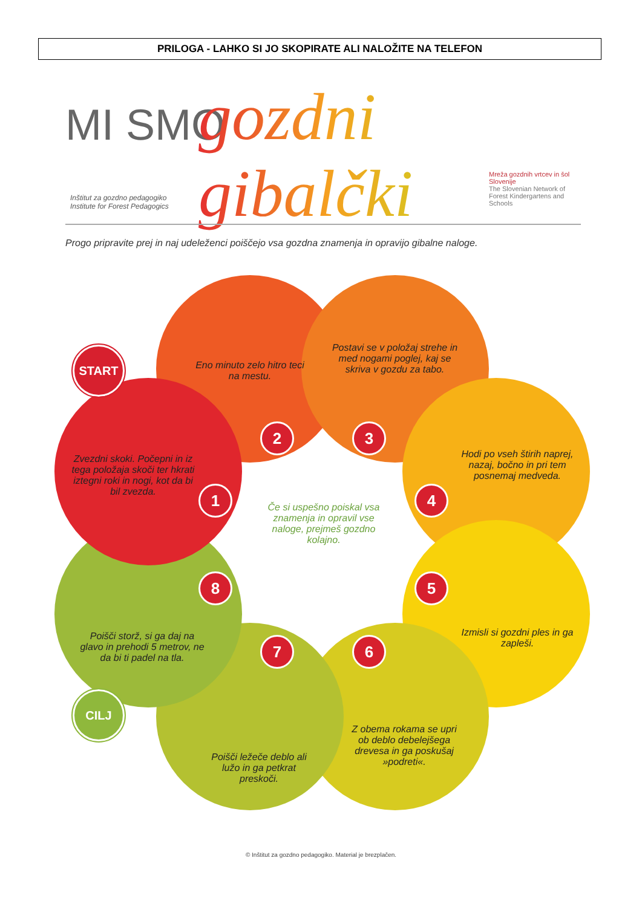PRILOGA - LAHKO SI JO SKOPIRATE ALI NALOŽITE NA TELEFON
MI SMO gozdni gibalčki
Inštitut za gozdno pedagogiko
Institute for Forest Pedagogics
Mreža gozdnih vrtcev in šol Slovenije
The Slovenian Network of Forest Kindergartens and Schools
Progo pripravite prej in naj udeleženci poiščejo vsa gozdna znamenja in opravijo gibalne naloge.
START
CILJ
Eno minuto zelo hitro teci na mestu.
Postavi se v položaj strehe in med nogami poglej, kaj se skriva v gozdu za tabo.
Hodi po vseh štirih naprej, nazaj, bočno in pri tem posnemaj medveda.
Izmisli si gozdni ples in ga zapleši.
Z obema rokama se upri ob deblo debelejšega drevesa in ga poskušaj »podreti«.
Poišči ležeče deblo ali lužo in ga petkrat preskoči.
Poišči storž, si ga daj na glavo in prehodi 5 metrov, ne da bi ti padel na tla.
Zvezdni skoki. Počepni in iz tega položaja skoči ter hkrati iztegni roki in nogi, kot da bi bil zvezda.
1
2 3
4
5
6
7
8
Če si uspešno poiskal vsa znamenja in opravil vse naloge, prejmeš gozdno kolajno.
© Inštitut za gozdno pedagogiko. Material je brezplačen.